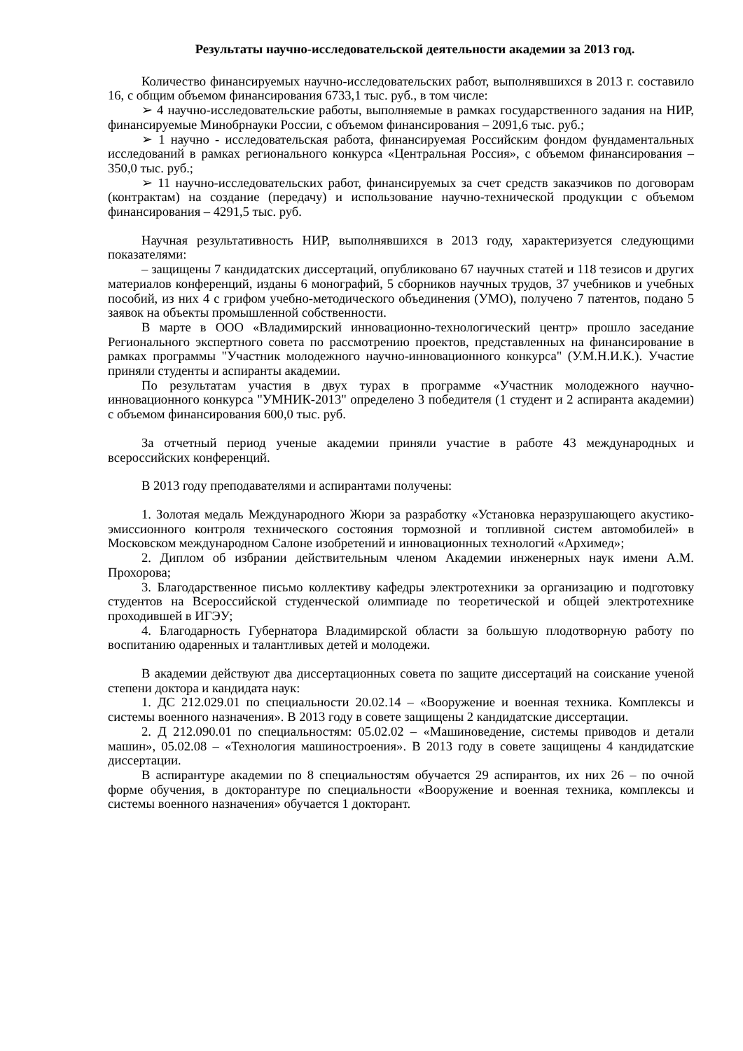Результаты научно-исследовательской деятельности академии за 2013 год.
Количество финансируемых научно-исследовательских работ, выполнявшихся в 2013 г. составило 16, с общим объемом финансирования 6733,1 тыс. руб., в том числе:
➢ 4 научно-исследовательские работы, выполняемые в рамках государственного задания на НИР, финансируемые Минобрнауки России, с объемом финансирования – 2091,6 тыс. руб.;
➢ 1 научно - исследовательская работа, финансируемая Российским фондом фундаментальных исследований в рамках регионального конкурса «Центральная Россия», с объемом финансирования – 350,0 тыс. руб.;
➢ 11 научно-исследовательских работ, финансируемых за счет средств заказчиков по договорам (контрактам) на создание (передачу) и использование научно-технической продукции с объемом финансирования – 4291,5 тыс. руб.
Научная результативность НИР, выполнявшихся в 2013 году, характеризуется следующими показателями:
– защищены 7 кандидатских диссертаций, опубликовано 67 научных статей и 118 тезисов и других материалов конференций, изданы 6 монографий, 5 сборников научных трудов, 37 учебников и учебных пособий, из них 4 с грифом учебно-методического объединения (УМО), получено 7 патентов, подано 5 заявок на объекты промышленной собственности.
В марте в ООО «Владимирский инновационно-технологический центр» прошло заседание Регионального экспертного совета по рассмотрению проектов, представленных на финансирование в рамках программы "Участник молодежного научно-инновационного конкурса" (У.М.Н.И.К.). Участие приняли студенты и аспиранты академии.
По результатам участия в двух турах в программе «Участник молодежного научно-инновационного конкурса "УМНИК-2013" определено 3 победителя (1 студент и 2 аспиранта академии) с объемом финансирования 600,0 тыс. руб.
За отчетный период ученые академии приняли участие в работе 43 международных и всероссийских конференций.
В 2013 году преподавателями и аспирантами получены:
1. Золотая медаль Международного Жюри за разработку «Установка неразрушающего акустико-эмиссионного контроля технического состояния тормозной и топливной систем автомобилей» в Московском международном Салоне изобретений и инновационных технологий «Архимед»;
2. Диплом об избрании действительным членом Академии инженерных наук имени А.М. Прохорова;
3. Благодарственное письмо коллективу кафедры электротехники за организацию и подготовку студентов на Всероссийской студенческой олимпиаде по теоретической и общей электротехнике проходившей в ИГЭУ;
4. Благодарность Губернатора Владимирской области за большую плодотворную работу по воспитанию одаренных и талантливых детей и молодежи.
В академии действуют два диссертационных совета по защите диссертаций на соискание ученой степени доктора и кандидата наук:
1. ДС 212.029.01 по специальности 20.02.14 – «Вооружение и военная техника. Комплексы и системы военного назначения». В 2013 году в совете защищены 2 кандидатские диссертации.
2. Д 212.090.01 по специальностям: 05.02.02 – «Машиноведение, системы приводов и детали машин», 05.02.08 – «Технология машиностроения». В 2013 году в совете защищены 4 кандидатские диссертации.
В аспирантуре академии по 8 специальностям обучается 29 аспирантов, их них 26 – по очной форме обучения, в докторантуре по специальности «Вооружение и военная техника, комплексы и системы военного назначения» обучается 1 докторант.